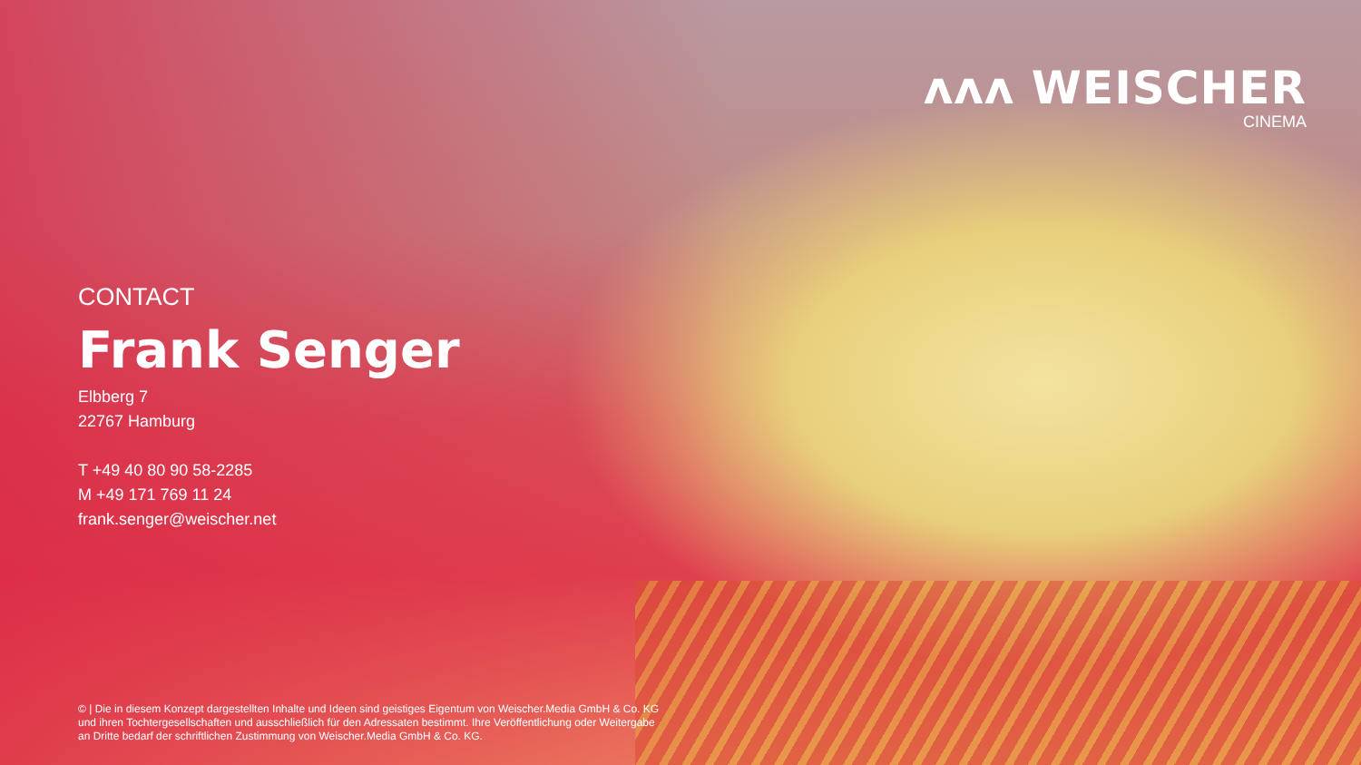ʌʌʌ WEISCHER
CINEMA
CONTACT
Frank Senger
Elbberg 7
22767 Hamburg
T +49 40 80 90 58-2285
M +49 171 769 11 24
frank.senger@weischer.net
© | Die in diesem Konzept dargestellten Inhalte und Ideen sind geistiges Eigentum von Weischer.Media GmbH & Co. KG und ihren Tochtergesellschaften und ausschließlich für den Adressaten bestimmt. Ihre Veröffentlichung oder Weitergabe an Dritte bedarf der schriftlichen Zustimmung von Weischer.Media GmbH & Co. KG.